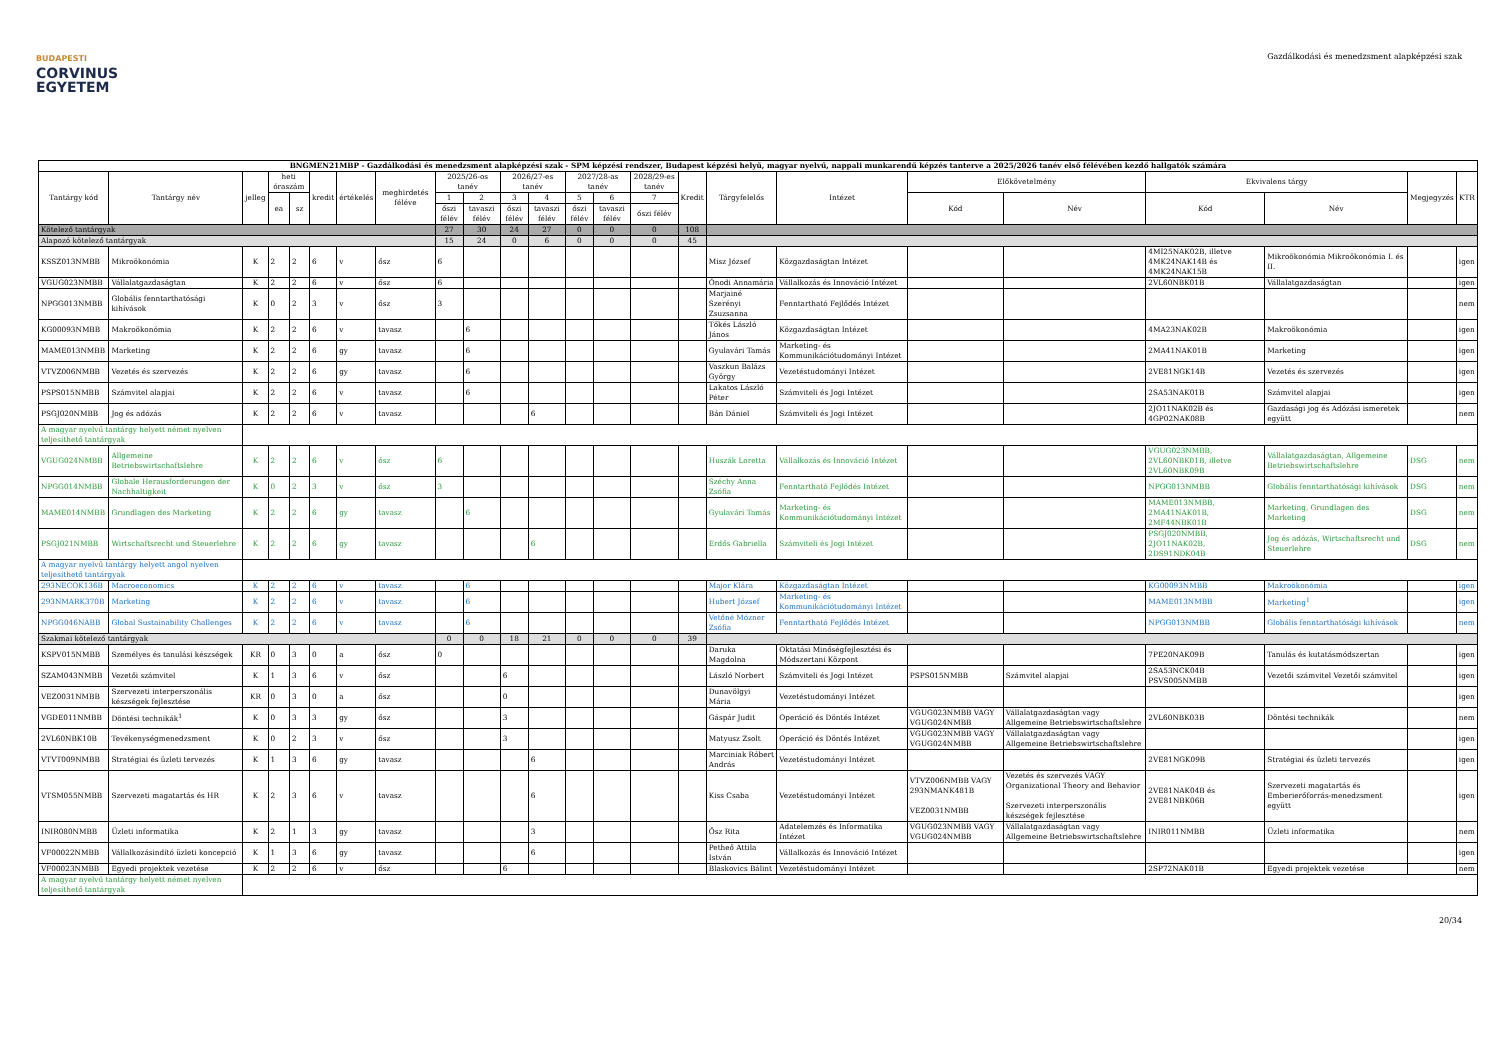BUDAPESTI
CORVINUS
EGYETEM
Gazdálkodási és menedzsment alapképzési szak
| BNGMEN21MBP - Gazdálkodási és menedzsment alapképzési szak - SPM képzési rendszer, Budapest képzési helyű, magyar nyelvű, nappali munkarendű képzés tanterve a 2025/2026 tanév első félévében kezdő hallgatók számára | | | | | | | | | | | | | | | | | | | | | | | |
| Tantárgy kód | Tantárgy név | jelleg | heti óraszám | | kredit | értékelés | meghirdetés féléve | 2025/26-os tanév | | 2026/27-es tanév | | 2027/28-as tanév | | 2028/29-es tanév | Kredit | Tárgyfelelős | Intézet | Előkövetelmény | | Ekvivalens tárgy | | Megjegyzés | KTR |
| | | | ea | sz | | | | 1 | 2 | 3 | 4 | 5 | 6 | 7 | | | | Kód | Név | Kód | Név | | |
| | | | | | | | | őszi félév | tavaszi félév | őszi félév | tavaszi félév | őszi félév | tavaszi félév | őszi félév | | | | | | | | | |
| Kötelező tantárgyak | | | | | | | | 27 | 30 | 24 | 27 | 0 | 0 | 0 | 108 | | | | | | | | |
| Alapozó kötelező tantárgyak | | | | | | | | 15 | 24 | 0 | 6 | 0 | 0 | 0 | 45 | | | | | | | | |
| KSSZ013NMBB | Mikroökonómia | K | 2 | 2 | 6 | v | ősz | 6 | | | | | | | | Misz József | Közgazdaságtan Intézet | | | 4MI25NAK02B, illetve 4MK24NAK14B és 4MK24NAK15B | Mikroökonómia Mikroökonómia I. és II. | | igen |
| VGUG023NMBB | Vállalatgazdaságtan | K | 2 | 2 | 6 | v | ősz | 6 | | | | | | | | Ónodi Annamária | Vállalkozás és Innováció Intézet | | | 2VL60NBK01B | Vállalatgazdaságtan | | igen |
| NPGG013NMBB | Globális fenntarthatósági kihívások | K | 0 | 2 | 3 | v | ősz | 3 | | | | | | | | Marjainé Szerényi Zsuzsanna | Fenntartható Fejlődés Intézet | | | | | | nem |
| KG00093NMBB | Makroökonómia | K | 2 | 2 | 6 | v | tavasz | | 6 | | | | | | | Tőkés László János | Közgazdaságtan Intézet | | | 4MA23NAK02B | Makroökonómia | | igen |
| MAME013NMBB | Marketing | K | 2 | 2 | 6 | gy | tavasz | | 6 | | | | | | | Gyulavári Tamás | Marketing- és Kommunikációtudományi Intézet | | | 2MA41NAK01B | Marketing | | igen |
| VTVZ006NMBB | Vezetés és szervezés | K | 2 | 2 | 6 | gy | tavasz | | 6 | | | | | | | Vaszkun Balázs György | Vezetéstudományi Intézet | | | 2VE81NGK14B | Vezetés és szervezés | | igen |
| PSPS015NMBB | Számvitel alapjai | K | 2 | 2 | 6 | v | tavasz | | 6 | | | | | | | Lakatos László Péter | Számviteli és Jogi Intézet | | | 2SA53NAK01B | Számvitel alapjai | | igen |
| PSGJ020NMBB | Jog és adózás | K | 2 | 2 | 6 | v | tavasz | | | | 6 | | | | | Bán Dániel | Számviteli és Jogi Intézet | | | 2JO11NAK02B és 4GP02NAK08B | Gazdasági jog és Adózási ismeretek együtt | | nem |
| A magyar nyelvű tantárgy helyett német nyelven teljesíthető tantárgyak | | | | | | | | | | | | | | | | | | | | | | | |
| VGUG024NMBB | Allgemeine Betriebswirtschaftslehre | K | 2 | 2 | 6 | v | ősz | 6 | | | | | | | | Huszák Loretta | Vállalkozás és Innováció Intézet | | | VGUG023NMBB, 2VL60NBK01B, illetve 2VL60NBK09B | Vállalatgazdaságtan, Allgemeine Betriebswirtschaftslehre | DSG | nem |
| NPGG014NMBB | Globale Herausforderungen der Nachhaltigkeit | K | 0 | 2 | 3 | v | ősz | 3 | | | | | | | | Széchy Anna Zsófia | Fenntartható Fejlődés Intézet | | | NPGG013NMBB | Globális fenntarthatósági kihívások | DSG | nem |
| MAME014NMBB | Grundlagen des Marketing | K | 2 | 2 | 6 | gy | tavasz | | 6 | | | | | | | Gyulavári Tamás | Marketing- és Kommunikációtudományi Intézet | | | MAME013NMBB, 2MA41NAK01B, 2MF44NBK01B | Marketing, Grundlagen des Marketing | DSG | nem |
| PSGJ021NMBB | Wirtschaftsrecht und Steuerlehre | K | 2 | 2 | 6 | gy | tavasz | | | | 6 | | | | | Erdős Gabriella | Számviteli és Jogi Intézet | | | PSGJ020NMBB, 2JO11NAK02B, 2DS91NDK04B | Jog és adózás, Wirtschaftsrecht und Steuerlehre | DSG | nem |
| A magyar nyelvű tantárgy helyett angol nyelven teljesíthető tantárgyak | | | | | | | | | | | | | | | | | | | | | | | |
| 293NECOK136B | Macroeconomics | K | 2 | 2 | 6 | v | tavasz | | 6 | | | | | | | Major Klára | Közgazdaságtan Intézet | | | KG00093NMBB | Makroökonómia | | igen |
| 293NMARK370B | Marketing | K | 2 | 2 | 6 | v | tavasz | | 6 | | | | | | | Hubert József | Marketing- és Kommunikációtudományi Intézet | | | MAME013NMBB | Marketing<sup>1</sup> | | igen |
| NPGG046NABB | Global Sustainability Challenges | K | 2 | 2 | 6 | v | tavasz | | 6 | | | | | | | Vetőné Mózner Zsófia | Fenntartható Fejlődés Intézet | | | NPGG013NMBB | Globális fenntarthatósági kihívások | | nem |
| Szakmai kötelező tantárgyak | | | | | | | | 0 | 0 | 18 | 21 | 0 | 0 | 0 | 39 | | | | | | | | |
| KSPV015NMBB | Személyes és tanulási készségek | KR | 0 | 3 | 0 | a | ősz | 0 | | | | | | | | Daruka Magdolna | Oktatási Minőségfejlesztési és Módszertani Központ | | | 7PE20NAK09B | Tanulás és kutatásmódszertan | | igen |
| SZAM043NMBB | Vezetői számvitel | K | 1 | 3 | 6 | v | ősz | | | 6 | | | | | | László Norbert | Számviteli és Jogi Intézet | PSPS015NMBB | Számvitel alapjai | 2SA53NCK04B PSVS005NMBB | Vezetői számvitel Vezetői számvitel | | igen |
| VEZ0031NMBB | Szervezeti interperszonális készségek fejlesztése | KR | 0 | 3 | 0 | a | ősz | | | 0 | | | | | | Dunavölgyi Mária | Vezetéstudományi Intézet | | | | | | igen |
| VGDE011NMBB | Döntési technikák<sup>1</sup> | K | 0 | 3 | 3 | gy | ősz | | | 3 | | | | | | Gáspár Judit | Operáció és Döntés Intézet | VGUG023NMBB VAGY VGUG024NMBB | Vállalatgazdaságtan vagy Allgemeine Betriebswirtschaftslehre | 2VL60NBK03B | Döntési technikák | | nem |
| 2VL60NBK10B | Tevékenységmenedzsment | K | 0 | 2 | 3 | v | ősz | | | 3 | | | | | | Matyusz Zsolt | Operáció és Döntés Intézet | VGUG023NMBB VAGY VGUG024NMBB | Vállalatgazdaságtan vagy Allgemeine Betriebswirtschaftslehre | | | | igen |
| VTVT009NMBB | Stratégiai és üzleti tervezés | K | 1 | 3 | 6 | gy | tavasz | | | | 6 | | | | | Marciniak Róbert András | Vezetéstudományi Intézet | | | 2VE81NGK09B | Stratégiai és üzleti tervezés | | igen |
| VTSM055NMBB | Szervezeti magatartás és HR | K | 2 | 3 | 6 | v | tavasz | | | | 6 | | | | | Kiss Csaba | Vezetéstudományi Intézet | VTVZ006NMBB VAGY 293NMANK481B VEZ0031NMBB | Vezetés és szervezés VAGY Organizational Theory and Behavior Szervezeti interperszonális készségek fejlesztése | 2VE81NAK04B és 2VE81NBK06B | Szervezeti magatartás és Emberierőforrás-menedzsment együtt | | igen |
| INIR080NMBB | Üzleti informatika | K | 2 | 1 | 3 | gy | tavasz | | | | 3 | | | | | Ősz Rita | Adatelemzés és Informatika Intézet | VGUG023NMBB VAGY VGUG024NMBB | Vállalatgazdaságtan vagy Allgemeine Betriebswirtschaftslehre | INIR011NMBB | Üzleti informatika | | nem |
| VF00022NMBB | Vállalkozásindító üzleti koncepció | K | 1 | 3 | 6 | gy | tavasz | | | | 6 | | | | | Petheő Attila István | Vállalkozás és Innováció Intézet | | | | | | igen |
| VF00023NMBB | Egyedi projektek vezetése | K | 2 | 2 | 6 | v | ősz | | | 6 | | | | | | Blaskovics Bálint | Vezetéstudományi Intézet | | | 2SP72NAK01B | Egyedi projektek vezetése | | nem |
| A magyar nyelvű tantárgy helyett német nyelven teljesíthető tantárgyak | | | | | | | | | | | | | | | | | | | | | | | |
20/34